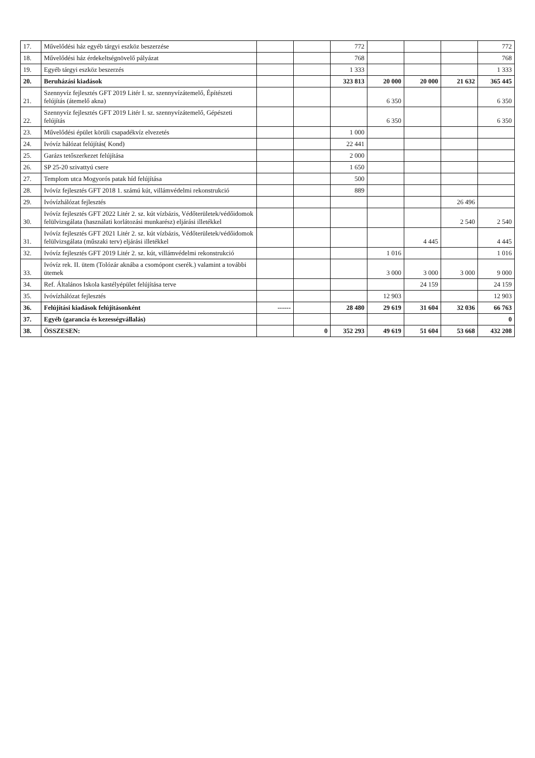| 17. | Művelődési ház egyéb tárgyi eszköz beszerzése | | | 772 | | | | 772 |
| 18. | Művelődési ház érdekeltségnövelő pályázat | | | 768 | | | | 768 |
| 19. | Egyéb tárgyi eszköz beszerzés | | | 1 333 | | | | 1 333 |
| 20. | Beruházási kiadások | | | 323 813 | 20 000 | 20 000 | 21 632 | 365 445 |
| 21. | Szennyvíz fejlesztés GFT 2019 Litér I. sz. szennyvízátemelő, Építészeti felújítás (átemelő akna) | | | | 6 350 | | | 6 350 |
| 22. | Szennyvíz fejlesztés GFT 2019 Litér I. sz. szennyvízátemelő, Gépészeti felújítás | | | | 6 350 | | | 6 350 |
| 23. | Művelődési épület körüli csapadékvíz elvezetés | | | 1 000 | | | | |
| 24. | Ivóvíz hálózat felújítás( Kond) | | | 22 441 | | | | |
| 25. | Garázs tetőszerkezet felújítása | | | 2 000 | | | | |
| 26. | SP 25-20 szivattyú csere | | | 1 650 | | | | |
| 27. | Templom utca Mogyorós patak híd felújítása | | | 500 | | | | |
| 28. | Ivóvíz fejlesztés GFT 2018 1. számú kút, villámvédelmi rekonstrukció | | | 889 | | | | |
| 29. | Ivóvízhálózat fejlesztés | | | | | | 26 496 | |
| 30. | Ivóvíz fejlesztés GFT 2022 Litér 2. sz. kút vízbázis, Védőterületek/védőidomok felülvizsgálata (használati korlátozási munkarész) eljárási illetékkel | | | | | | 2 540 | 2 540 |
| 31. | Ivóvíz fejlesztés GFT 2021 Litér 2. sz. kút vízbázis, Védőterületek/védőidomok felülvizsgálata (műszaki terv) eljárási illetékkel | | | | | 4 445 | | 4 445 |
| 32. | Ivóvíz fejlesztés GFT 2019 Litér 2. sz. kút, villámvédelmi rekonstrukció | | | | 1 016 | | | 1 016 |
| 33. | Ivóvíz rek. II. ütem (Tolózár aknába a csomópont cserék.) valamint a további ütemek | | | | 3 000 | 3 000 | 3 000 | 9 000 |
| 34. | Ref. Általános Iskola kastélyépület felújítása terve | | | | | 24 159 | | 24 159 |
| 35. | Ivóvízhálózat fejlesztés | | | | 12 903 | | | 12 903 |
| 36. | Felújítási kiadások felújításonként | ------ | | 28 480 | 29 619 | 31 604 | 32 036 | 66 763 |
| 37. | Egyéb (garancia és kezességvállalás) | | | | | | | 0 |
| 38. | ÖSSZESEN: | | 0 | 352 293 | 49 619 | 51 604 | 53 668 | 432 208 |